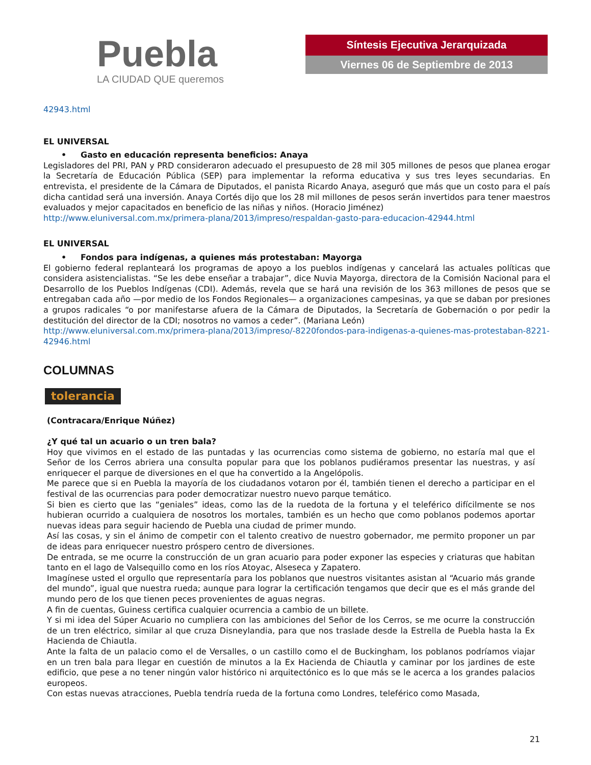Puebla
LA CIUDAD QUE queremos
Síntesis Ejecutiva Jerarquizada
Viernes 06 de Septiembre de 2013
42943.html
EL UNIVERSAL
• Gasto en educación representa beneficios: Anaya
Legisladores del PRI, PAN y PRD consideraron adecuado el presupuesto de 28 mil 305 millones de pesos que planea erogar la Secretaría de Educación Pública (SEP) para implementar la reforma educativa y sus tres leyes secundarias. En entrevista, el presidente de la Cámara de Diputados, el panista Ricardo Anaya, aseguró que más que un costo para el país dicha cantidad será una inversión. Anaya Cortés dijo que los 28 mil millones de pesos serán invertidos para tener maestros evaluados y mejor capacitados en beneficio de las niñas y niños. (Horacio Jiménez)
http://www.eluniversal.com.mx/primera-plana/2013/impreso/respaldan-gasto-para-educacion-42944.html
EL UNIVERSAL
• Fondos para indígenas, a quienes más protestaban: Mayorga
El gobierno federal replanteará los programas de apoyo a los pueblos indígenas y cancelará las actuales políticas que considera asistencialistas. “Se les debe enseñar a trabajar”, dice Nuvia Mayorga, directora de la Comisión Nacional para el Desarrollo de los Pueblos Indígenas (CDI). Además, revela que se hará una revisión de los 363 millones de pesos que se entregaban cada año —por medio de los Fondos Regionales— a organizaciones campesinas, ya que se daban por presiones a grupos radicales “o por manifestarse afuera de la Cámara de Diputados, la Secretaría de Gobernación o por pedir la destitución del director de la CDI; nosotros no vamos a ceder”. (Mariana León)
http://www.eluniversal.com.mx/primera-plana/2013/impreso/-8220fondos-para-indigenas-a-quienes-mas-protestaban-8221-42946.html
COLUMNAS
tolerancia
(Contracara/Enrique Núñez)
¿Y qué tal un acuario o un tren bala?
Hoy que vivimos en el estado de las puntadas y las ocurrencias como sistema de gobierno, no estaría mal que el Señor de los Cerros abriera una consulta popular para que los poblanos pudiéramos presentar las nuestras, y así enriquecer el parque de diversiones en el que ha convertido a la Angelópolis.
Me parece que si en Puebla la mayoría de los ciudadanos votaron por él, también tienen el derecho a participar en el festival de las ocurrencias para poder democratizar nuestro nuevo parque temático.
Si bien es cierto que las “geniales” ideas, como las de la ruedota de la fortuna y el teleférico difícilmente se nos hubieran ocurrido a cualquiera de nosotros los mortales, también es un hecho que como poblanos podemos aportar nuevas ideas para seguir haciendo de Puebla una ciudad de primer mundo.
Así las cosas, y sin el ánimo de competir con el talento creativo de nuestro gobernador, me permito proponer un par de ideas para enriquecer nuestro próspero centro de diversiones.
De entrada, se me ocurre la construcción de un gran acuario para poder exponer las especies y criaturas que habitan tanto en el lago de Valsequillo como en los ríos Atoyac, Alseseca y Zapatero.
Imagínese usted el orgullo que representaría para los poblanos que nuestros visitantes asistan al “Acuario más grande del mundo”, igual que nuestra rueda; aunque para lograr la certificación tengamos que decir que es el más grande del mundo pero de los que tienen peces provenientes de aguas negras.
A fin de cuentas, Guiness certifica cualquier ocurrencia a cambio de un billete.
Y si mi idea del Súper Acuario no cumpliera con las ambiciones del Señor de los Cerros, se me ocurre la construcción de un tren eléctrico, similar al que cruza Disneylandia, para que nos traslade desde la Estrella de Puebla hasta la Ex Hacienda de Chiautla.
Ante la falta de un palacio como el de Versalles, o un castillo como el de Buckingham, los poblanos podríamos viajar en un tren bala para llegar en cuestión de minutos a la Ex Hacienda de Chiautla y caminar por los jardines de este edificio, que pese a no tener ningún valor histórico ni arquitectónico es lo que más se le acerca a los grandes palacios europeos.
Con estas nuevas atracciones, Puebla tendría rueda de la fortuna como Londres, teleférico como Masada,
21